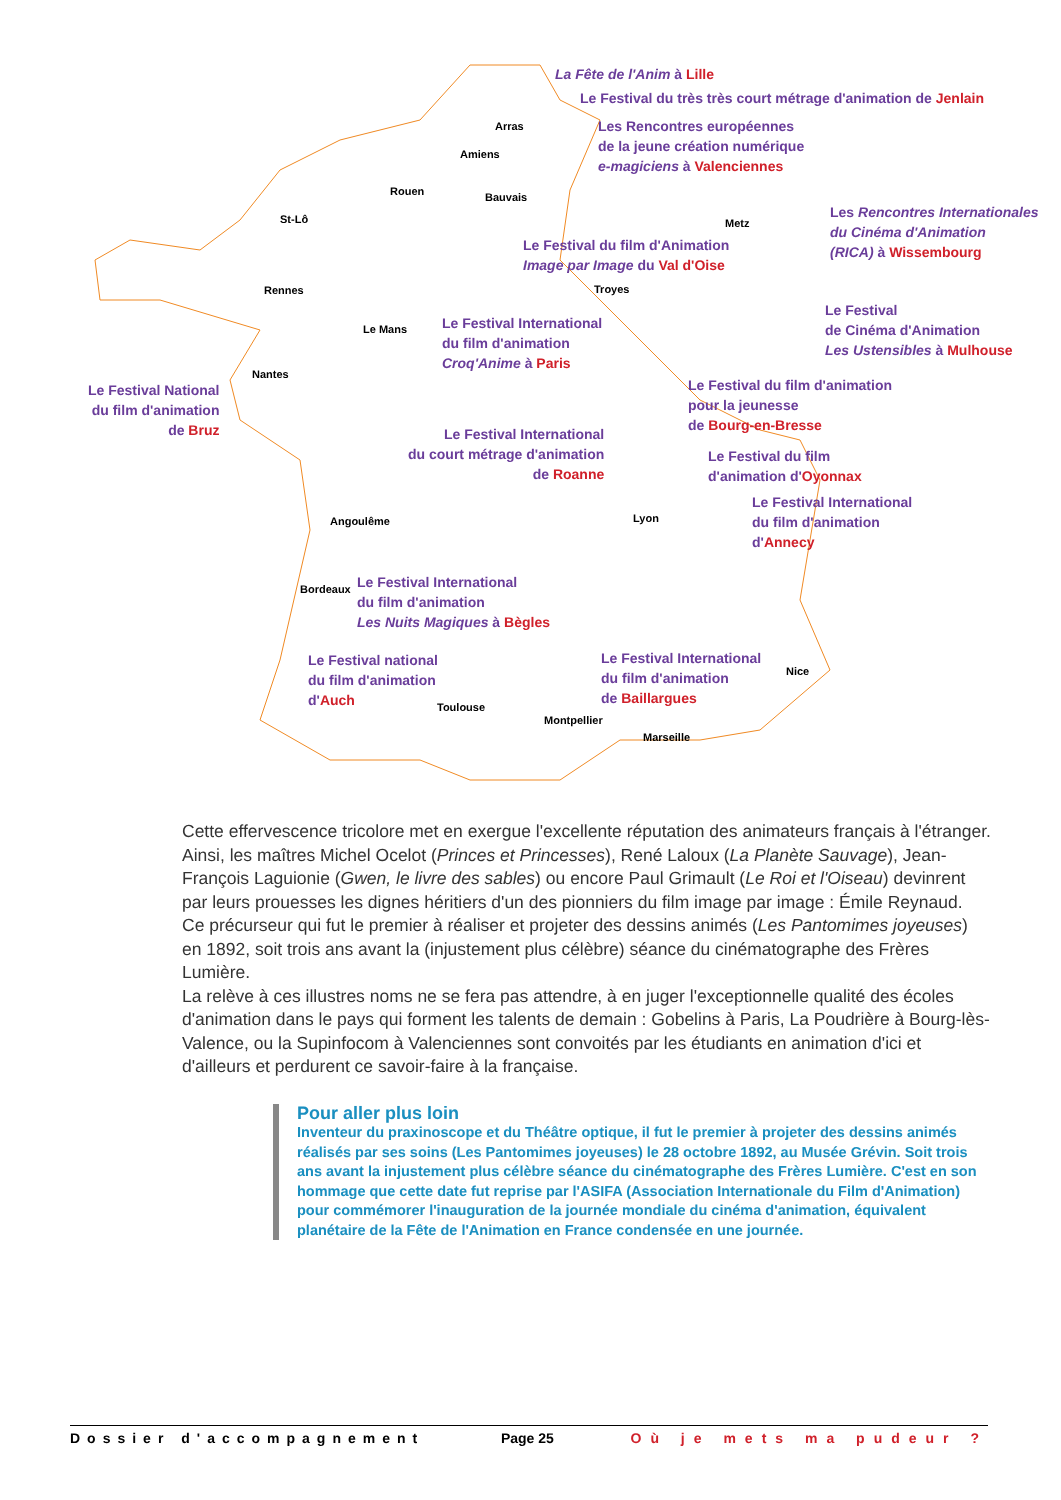La Fête de l'Anim à Lille
Le Festival du très très court métrage d'animation de Jenlain
Les Rencontres européennes
de la jeune création numérique
e-magiciens à Valenciennes
Les Rencontres Internationales
du Cinéma d'Animation
(RICA) à Wissembourg
Le Festival du film d'Animation
Image par Image du Val d'Oise
Le Festival
de Cinéma d'Animation
Les Ustensibles à Mulhouse
Le Festival International
du film d'animation
Croq'Anime à Paris
Le Festival National
du film d'animation
de Bruz
Le Festival du film d'animation
pour la jeunesse
de Bourg-en-Bresse
Le Festival International
du court métrage d'animation
de Roanne
Le Festival du film
d'animation d'Oyonnax
Le Festival International
du film d'animation
d'Annecy
Le Festival International
du film d'animation
Les Nuits Magiques à Bègles
Le Festival national
du film d'animation
d'Auch
Le Festival International
du film d'animation
de Baillargues
Arras
Amiens
Rouen Bauvais
St-Lô Metz
Rennes Troyes
Le Mans
Nantes
Lyon Angoulême
Bordeaux
Nice
Toulouse
Montpellier
Marseille
Cette effervescence tricolore met en exergue l'excellente réputation des animateurs français à l'étranger. Ainsi, les maîtres Michel Ocelot (Princes et Princesses), René Laloux (La Planète Sauvage), Jean-François Laguionie (Gwen, le livre des sables) ou encore Paul Grimault (Le Roi et l'Oiseau) devinrent par leurs prouesses les dignes héritiers d'un des pionniers du film image par image : Émile Reynaud.
Ce précurseur qui fut le premier à réaliser et projeter des dessins animés (Les Pantomimes joyeuses) en 1892, soit trois ans avant la (injustement plus célèbre) séance du cinématographe des Frères Lumière.
La relève à ces illustres noms ne se fera pas attendre, à en juger l'exceptionnelle qualité des écoles d'animation dans le pays qui forment les talents de demain : Gobelins à Paris, La Poudrière à Bourg-lès-Valence, ou la Supinfocom à Valenciennes sont convoités par les étudiants en animation d'ici et d'ailleurs et perdurent ce savoir-faire à la française.
Pour aller plus loin
Inventeur du praxinoscope et du Théâtre optique, il fut le premier à projeter des dessins animés réalisés par ses soins (Les Pantomimes joyeuses) le 28 octobre 1892, au Musée Grévin. Soit trois ans avant la injustement plus célèbre séance du cinématographe des Frères Lumière. C'est en son hommage que cette date fut reprise par l'ASIFA (Association Internationale du Film d'Animation) pour commémorer l'inauguration de la journée mondiale du cinéma d'animation, équivalent planétaire de la Fête de l'Animation en France condensée en une journée.
Dossier d'accompagnement Page 25 Où je mets ma pudeur ?